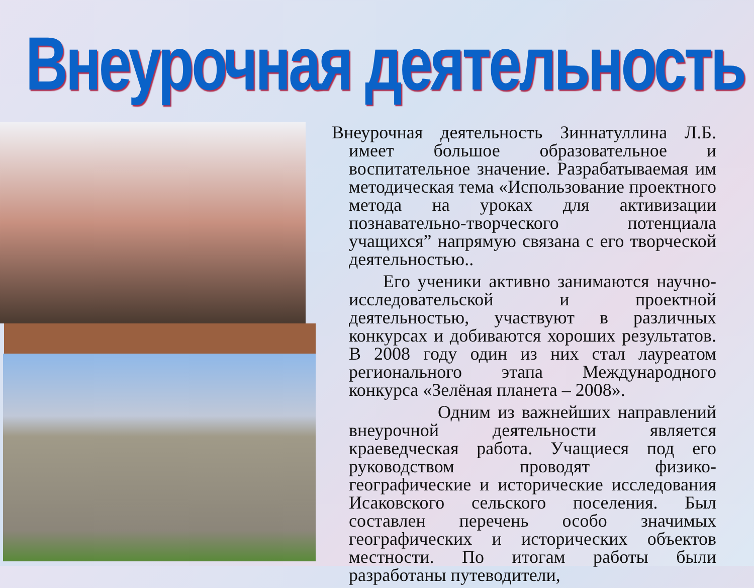Внеурочная деятельность
Внеурочная деятельность Зиннатуллина Л.Б. имеет большое образовательное и воспитательное значение. Разрабатываемая им методическая тема «Использование проектного метода на уроках для активизации познавательно-творческого потенциала учащихся” напрямую связана с его творческой деятельностью..
Его ученики активно занимаются научно-исследовательской и проектной деятельностью, участвуют в различных конкурсах и добиваются хороших результатов. В 2008 году один из них стал лауреатом регионального этапа Международного конкурса «Зелёная планета – 2008».
Одним из важнейших направлений внеурочной деятельности является краеведческая работа. Учащиеся под его руководством проводят физико-географические и исторические исследования Исаковского сельского поселения. Был составлен перечень особо значимых географических и исторических объектов местности. По итогам работы были разработаны путеводители,